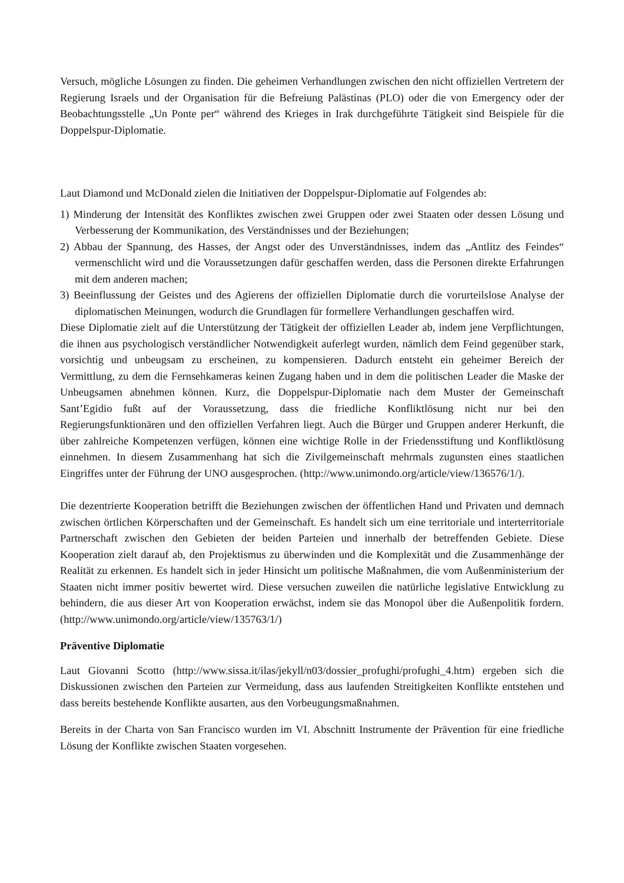Versuch, mögliche Lösungen zu finden. Die geheimen Verhandlungen zwischen den nicht offiziellen Vertretern der Regierung Israels und der Organisation für die Befreiung Palästinas (PLO) oder die von Emergency oder der Beobachtungsstelle „Un Ponte per“ während des Krieges in Irak durchgeführte Tätigkeit sind Beispiele für die Doppelspur-Diplomatie.
Laut Diamond und McDonald zielen die Initiativen der Doppelspur-Diplomatie auf Folgendes ab:
1) Minderung der Intensität des Konfliktes zwischen zwei Gruppen oder zwei Staaten oder dessen Lösung und Verbesserung der Kommunikation, des Verständnisses und der Beziehungen;
2) Abbau der Spannung, des Hasses, der Angst oder des Unverständnisses, indem das „Antlitz des Feindes“ vermenschlicht wird und die Voraussetzungen dafür geschaffen werden, dass die Personen direkte Erfahrungen mit dem anderen machen;
3) Beeinflussung der Geistes und des Agierens der offiziellen Diplomatie durch die vorurteilslose Analyse der diplomatischen Meinungen, wodurch die Grundlagen für formellere Verhandlungen geschaffen wird.
Diese Diplomatie zielt auf die Unterstützung der Tätigkeit der offiziellen Leader ab, indem jene Verpflichtungen, die ihnen aus psychologisch verständlicher Notwendigkeit auferlegt wurden, nämlich dem Feind gegenüber stark, vorsichtig und unbeugsam zu erscheinen, zu kompensieren. Dadurch entsteht ein geheimer Bereich der Vermittlung, zu dem die Fernsehkameras keinen Zugang haben und in dem die politischen Leader die Maske der Unbeugsamen abnehmen können. Kurz, die Doppelspur-Diplomatie nach dem Muster der Gemeinschaft Sant’Egidio fußt auf der Voraussetzung, dass die friedliche Konfliktlösung nicht nur bei den Regierungsfunktionären und den offiziellen Verfahren liegt. Auch die Bürger und Gruppen anderer Herkunft, die über zahlreiche Kompetenzen verfügen, können eine wichtige Rolle in der Friedensstiftung und Konfliktlösung einnehmen. In diesem Zusammenhang hat sich die Zivilgemeinschaft mehrmals zugunsten eines staatlichen Eingriffes unter der Führung der UNO ausgesprochen. (http://www.unimondo.org/article/view/136576/1/).
Die dezentrierte Kooperation betrifft die Beziehungen zwischen der öffentlichen Hand und Privaten und demnach zwischen örtlichen Körperschaften und der Gemeinschaft. Es handelt sich um eine territoriale und interterritoriale Partnerschaft zwischen den Gebieten der beiden Parteien und innerhalb der betreffenden Gebiete. Diese Kooperation zielt darauf ab, den Projektismus zu überwinden und die Komplexität und die Zusammenhänge der Realität zu erkennen. Es handelt sich in jeder Hinsicht um politische Maßnahmen, die vom Außenministerium der Staaten nicht immer positiv bewertet wird. Diese versuchen zuweilen die natürliche legislative Entwicklung zu behindern, die aus dieser Art von Kooperation erwächst, indem sie das Monopol über die Außenpolitik fordern. (http://www.unimondo.org/article/view/135763/1/)
Präventive Diplomatie
Laut Giovanni Scotto (http://www.sissa.it/ilas/jekyll/n03/dossier_profughi/profughi_4.htm) ergeben sich die Diskussionen zwischen den Parteien zur Vermeidung, dass aus laufenden Streitigkeiten Konflikte entstehen und dass bereits bestehende Konflikte ausarten, aus den Vorbeugungsmaßnahmen.
Bereits in der Charta von San Francisco wurden im VI. Abschnitt Instrumente der Prävention für eine friedliche Lösung der Konflikte zwischen Staaten vorgesehen.